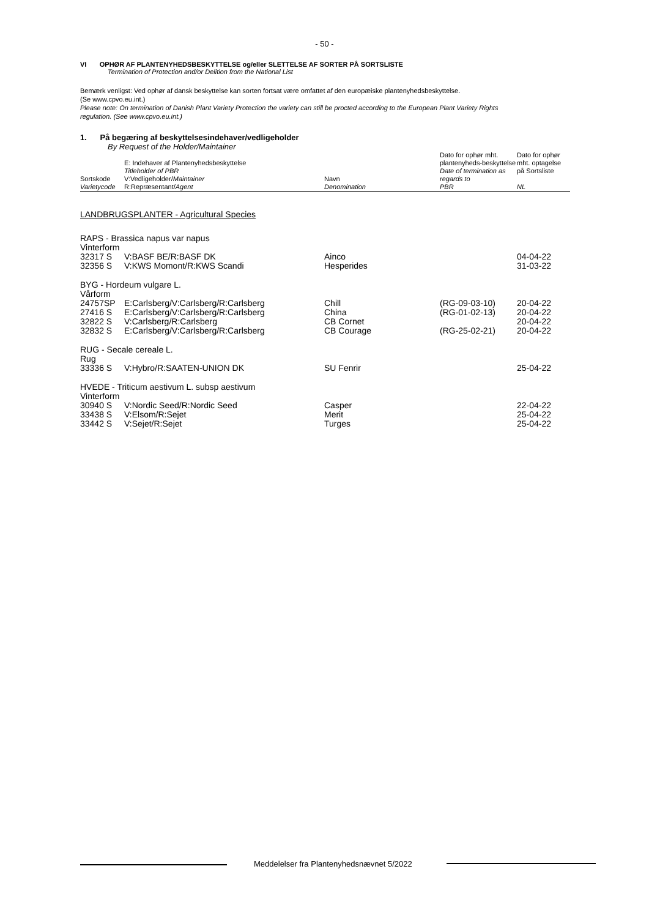- 50 -
VI OPHØR AF PLANTENYHEDSBESKYTTELSE og/eller SLETTELSE AF SORTER PÅ SORTSLISTE
Termination of Protection and/or Delition from the National List
Bemærk venligst: Ved ophør af dansk beskyttelse kan sorten fortsat være omfattet af den europæiske plantenyhedsbeskyttelse.
(Se www.cpvo.eu.int.)
Please note: On termination of Danish Plant Variety Protection the variety can still be procted according to the European Plant Variety Rights regulation. (See www.cpvo.eu.int.)
1. På begæring af beskyttelsesindehaver/vedligeholder
By Request of the Holder/Maintainer
| Sortskode Varietycode | E: Indehaver af Plantenyhedsbeskyttelse Titleholder of PBR V:Vedligeholder/ Maintainer R:Repræsentant/ Agent | Navn Denomination | Dato for ophør mht. plantenyheds-beskyttelse Date of termination as regards to PBR | Dato for ophør mht. optagelse på Sortsliste NL |
| --- | --- | --- | --- | --- |
| LANDBRUGSPLANTER - Agricultural Species | | | | |
| RAPS - Brassica napus var napus | | | | |
| Vinterform | | | | |
| 32317 S | V:BASF BE/R:BASF DK | Ainco | | 04-04-22 |
| 32356 S | V:KWS Momont/R:KWS Scandi | Hesperides | | 31-03-22 |
| BYG - Hordeum vulgare L. | | | | |
| Vårform | | | | |
| 24757SP | E:Carlsberg/V:Carlsberg/R:Carlsberg | Chill | (RG-09-03-10) | 20-04-22 |
| 27416 S | E:Carlsberg/V:Carlsberg/R:Carlsberg | China | (RG-01-02-13) | 20-04-22 |
| 32822 S | V:Carlsberg/R:Carlsberg | CB Cornet | | 20-04-22 |
| 32832 S | E:Carlsberg/V:Carlsberg/R:Carlsberg | CB Courage | (RG-25-02-21) | 20-04-22 |
| RUG - Secale cereale L. | | | | |
| Rug | | | | |
| 33336 S | V:Hybro/R:SAATEN-UNION DK | SU Fenrir | | 25-04-22 |
| HVEDE - Triticum aestivum L. subsp aestivum | | | | |
| Vinterform | | | | |
| 30940 S | V:Nordic Seed/R:Nordic Seed | Casper | | 22-04-22 |
| 33438 S | V:Elsom/R:Sejet | Merit | | 25-04-22 |
| 33442 S | V:Sejet/R:Sejet | Turges | | 25-04-22 |
Meddelelser fra Plantenyhedsnævnet 5/2022